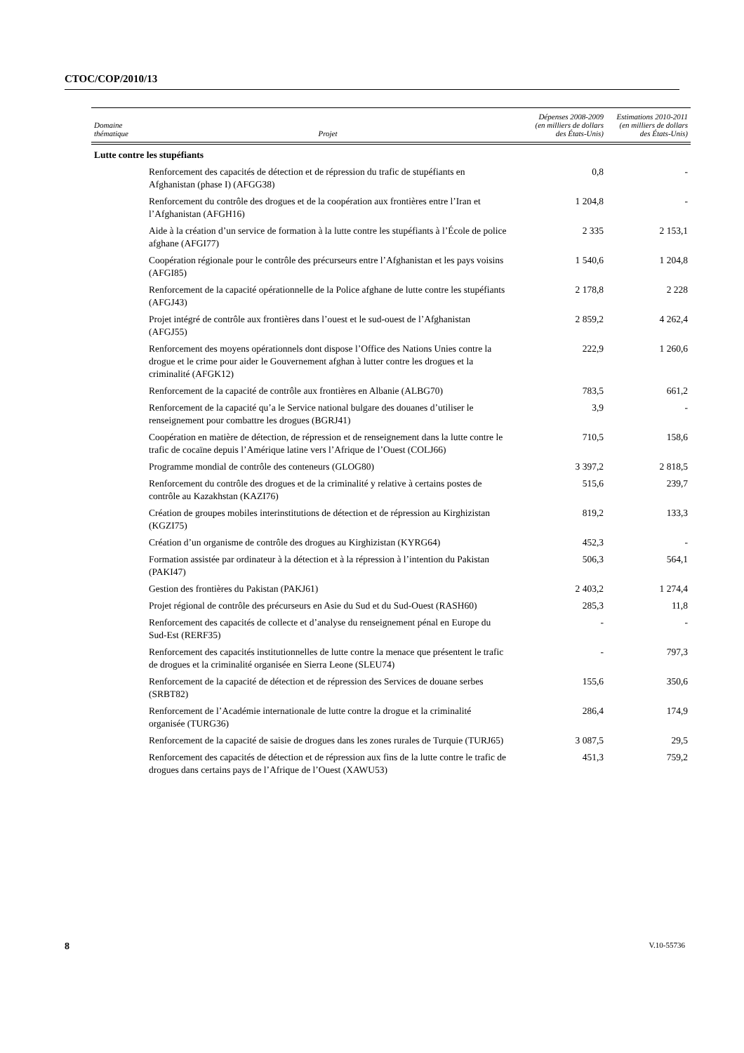CTOC/COP/2010/13
| Domaine thématique | Projet | Dépenses 2008-2009 (en milliers de dollars des États-Unis) | Estimations 2010-2011 (en milliers de dollars des États-Unis) |
| --- | --- | --- | --- |
| Lutte contre les stupéfiants | | | |
| | Renforcement des capacités de détection et de répression du trafic de stupéfiants en Afghanistan (phase I) (AFGG38) | 0,8 | - |
| | Renforcement du contrôle des drogues et de la coopération aux frontières entre l’Iran et l’Afghanistan (AFGH16) | 1 204,8 | - |
| | Aide à la création d’un service de formation à la lutte contre les stupéfiants à l’École de police afghane (AFGI77) | 2 335 | 2 153,1 |
| | Coopération régionale pour le contrôle des précurseurs entre l’Afghanistan et les pays voisins (AFGI85) | 1 540,6 | 1 204,8 |
| | Renforcement de la capacité opérationnelle de la Police afghane de lutte contre les stupéfiants (AFGJ43) | 2 178,8 | 2 228 |
| | Projet intégré de contrôle aux frontières dans l’ouest et le sud-ouest de l’Afghanistan (AFGJ55) | 2 859,2 | 4 262,4 |
| | Renforcement des moyens opérationnels dont dispose l’Office des Nations Unies contre la drogue et le crime pour aider le Gouvernement afghan à lutter contre les drogues et la criminalité (AFGK12) | 222,9 | 1 260,6 |
| | Renforcement de la capacité de contrôle aux frontières en Albanie (ALBG70) | 783,5 | 661,2 |
| | Renforcement de la capacité qu’a le Service national bulgare des douanes d’utiliser le renseignement pour combattre les drogues (BGRJ41) | 3,9 | - |
| | Coopération en matière de détection, de répression et de renseignement dans la lutte contre le trafic de cocaïne depuis l’Amérique latine vers l’Afrique de l’Ouest (COLJ66) | 710,5 | 158,6 |
| | Programme mondial de contrôle des conteneurs (GLOG80) | 3 397,2 | 2 818,5 |
| | Renforcement du contrôle des drogues et de la criminalité y relative à certains postes de contrôle au Kazakhstan (KAZI76) | 515,6 | 239,7 |
| | Création de groupes mobiles interinstitutions de détection et de répression au Kirghizistan (KGZI75) | 819,2 | 133,3 |
| | Création d’un organisme de contrôle des drogues au Kirghizistan (KYRG64) | 452,3 | - |
| | Formation assistée par ordinateur à la détection et à la répression à l’intention du Pakistan (PAKI47) | 506,3 | 564,1 |
| | Gestion des frontières du Pakistan (PAKJ61) | 2 403,2 | 1 274,4 |
| | Projet régional de contrôle des précurseurs en Asie du Sud et du Sud-Ouest (RASH60) | 285,3 | 11,8 |
| | Renforcement des capacités de collecte et d’analyse du renseignement pénal en Europe du Sud-Est (RERF35) | - | - |
| | Renforcement des capacités institutionnelles de lutte contre la menace que présentent le trafic de drogues et la criminalité organisée en Sierra Leone (SLEU74) | - | 797,3 |
| | Renforcement de la capacité de détection et de répression des Services de douane serbes (SRBT82) | 155,6 | 350,6 |
| | Renforcement de l’Académie internationale de lutte contre la drogue et la criminalité organisée (TURG36) | 286,4 | 174,9 |
| | Renforcement de la capacité de saisie de drogues dans les zones rurales de Turquie (TURJ65) | 3 087,5 | 29,5 |
| | Renforcement des capacités de détection et de répression aux fins de la lutte contre le trafic de drogues dans certains pays de l’Afrique de l’Ouest (XAWU53) | 451,3 | 759,2 |
8 V.10-55736